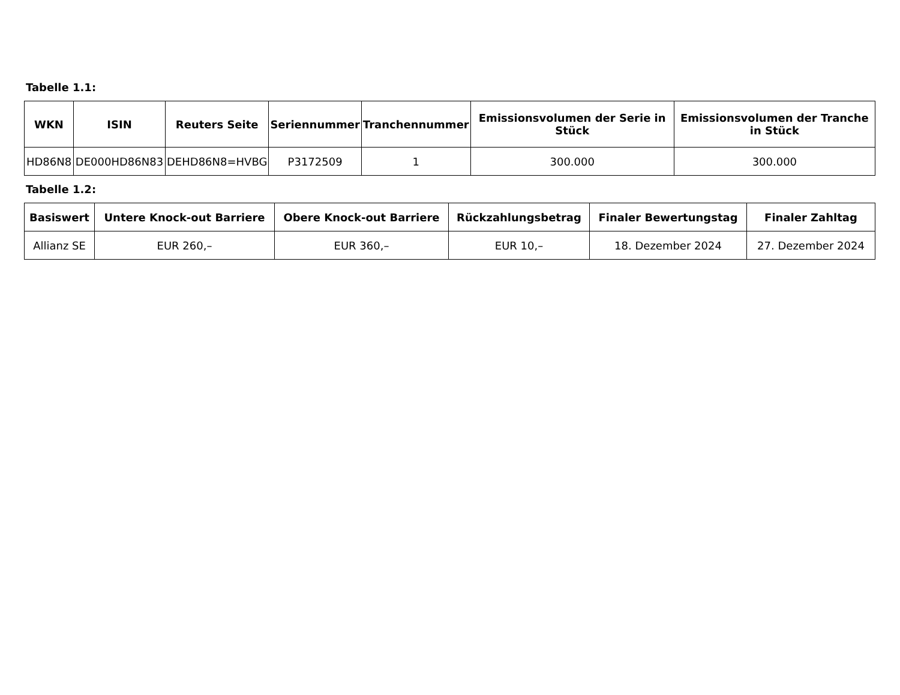Tabelle 1.1:
| WKN | ISIN | Reuters Seite | Seriennummer | Tranchennummer | Emissionsvolumen der Serie in Stück | Emissionsvolumen der Tranche in Stück |
| --- | --- | --- | --- | --- | --- | --- |
| HD86N8 | DE000HD86N83 | DEHD86N8=HVBG | P3172509 | 1 | 300.000 | 300.000 |
Tabelle 1.2:
| Basiswert | Untere Knock-out Barriere | Obere Knock-out Barriere | Rückzahlungsbetrag | Finaler Bewertungstag | Finaler Zahltag |
| --- | --- | --- | --- | --- | --- |
| Allianz SE | EUR 260,– | EUR 360,– | EUR 10,– | 18. Dezember 2024 | 27. Dezember 2024 |